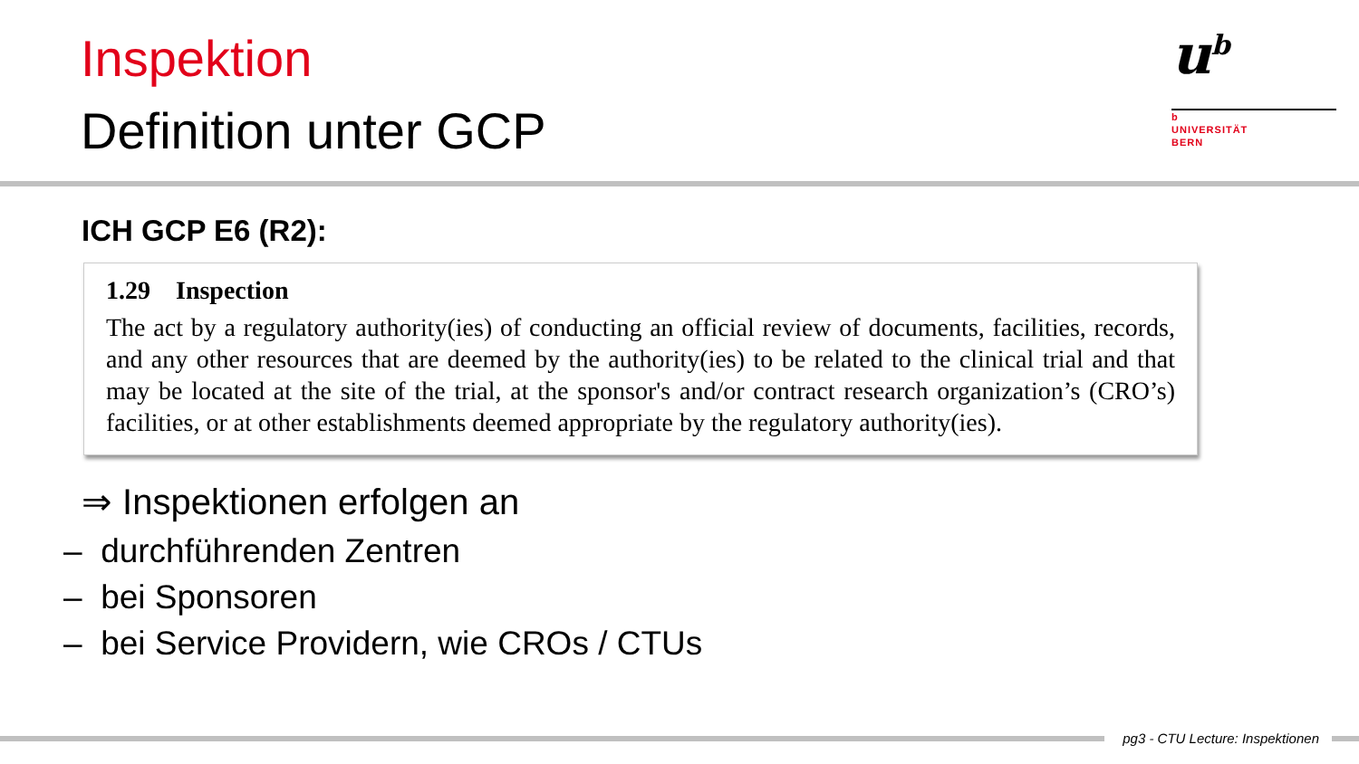Inspektion
Definition unter GCP
u<sup>b</sup>
b
UNIVERSITÄT
BERN
ICH GCP E6 (R2):
1.29 Inspection
The act by a regulatory authority(ies) of conducting an official review of documents, facilities, records, and any other resources that are deemed by the authority(ies) to be related to the clinical trial and that may be located at the site of the trial, at the sponsor's and/or contract research organization’s (CRO’s) facilities, or at other establishments deemed appropriate by the regulatory authority(ies).
⇒ Inspektionen erfolgen an
– durchführenden Zentren
– bei Sponsoren
– bei Service Providern, wie CROs / CTUs
pg3 - CTU Lecture: Inspektionen